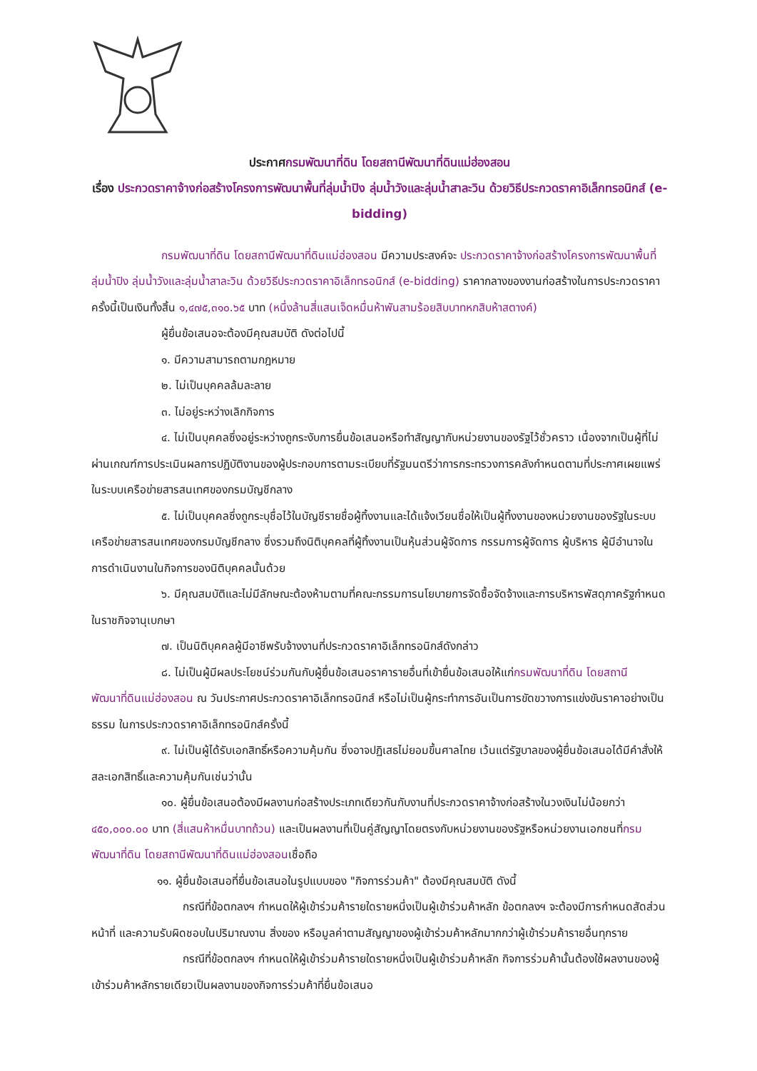ประกาศกรมพัฒนาที่ดิน โดยสถานีพัฒนาที่ดินแม่ฮ่องสอน
เรื่อง ประกวดราคาจ้างก่อสร้างโครงการพัฒนาพื้นที่ลุ่มน้ำปิง ลุ่มน้ำวังและลุ่มน้ำสาละวิน ด้วยวิธีประกวดราคาอิเล็กทรอนิกส์ (e-bidding)
กรมพัฒนาที่ดิน โดยสถานีพัฒนาที่ดินแม่ฮ่องสอน มีความประสงค์จะ ประกวดราคาจ้างก่อสร้างโครงการพัฒนาพื้นที่ลุ่มน้ำปิง ลุ่มน้ำวังและลุ่มน้ำสาละวิน ด้วยวิธีประกวดราคาอิเล็กทรอนิกส์ (e-bidding) ราคากลางของงานก่อสร้างในการประกวดราคาครั้งนี้เป็นเงินทั้งสิ้น ๑,๔๗๕,๓๑๐.๖๕ บาท (หนึ่งล้านสี่แสนเจ็ดหมื่นห้าพันสามร้อยสิบบาทหกสิบห้าสตางค์)
ผู้ยื่นข้อเสนอจะต้องมีคุณสมบัติ ดังต่อไปนี้
๑. มีความสามารถตามกฎหมาย
๒. ไม่เป็นบุคคลล้มละลาย
๓. ไม่อยู่ระหว่างเลิกกิจการ
๔. ไม่เป็นบุคคลซึ่งอยู่ระหว่างถูกระงับการยื่นข้อเสนอหรือทำสัญญากับหน่วยงานของรัฐไว้ชั่วคราว เนื่องจากเป็นผู้ที่ไม่ผ่านเกณฑ์การประเมินผลการปฏิบัติงานของผู้ประกอบการตามระเบียบที่รัฐมนตรีว่าการกระทรวงการคลังกำหนดตามที่ประกาศเผยแพร่ในระบบเครือข่ายสารสนเทศของกรมบัญชีกลาง
๕. ไม่เป็นบุคคลซึ่งถูกระบุชื่อไว้ในบัญชีรายชื่อผู้ทิ้งงานและได้แจ้งเวียนชื่อให้เป็นผู้ทิ้งงานของหน่วยงานของรัฐในระบบเครือข่ายสารสนเทศของกรมบัญชีกลาง ซึ่งรวมถึงนิติบุคคลที่ผู้ทิ้งงานเป็นหุ้นส่วนผู้จัดการ กรรมการผู้จัดการ ผู้บริหาร ผู้มีอำนาจในการดำเนินงานในกิจการของนิติบุคคลนั้นด้วย
๖. มีคุณสมบัติและไม่มีลักษณะต้องห้ามตามที่คณะกรรมการนโยบายการจัดซื้อจัดจ้างและการบริหารพัสดุภาครัฐกำหนดในราชกิจจานุเบกษา
๗. เป็นนิติบุคคลผู้มีอาชีพรับจ้างงานที่ประกวดราคาอิเล็กทรอนิกส์ดังกล่าว
๘. ไม่เป็นผู้มีผลประโยชน์ร่วมกันกับผู้ยื่นข้อเสนอราคารายอื่นที่เข้ายื่นข้อเสนอให้แก่กรมพัฒนาที่ดิน โดยสถานีพัฒนาที่ดินแม่ฮ่องสอน ณ วันประกาศประกวดราคาอิเล็กทรอนิกส์ หรือไม่เป็นผู้กระทำการอันเป็นการขัดขวางการแข่งขันราคาอย่างเป็นธรรม ในการประกวดราคาอิเล็กทรอนิกส์ครั้งนี้
๙. ไม่เป็นผู้ได้รับเอกสิทธิ์หรือความคุ้มกัน ซึ่งอาจปฏิเสธไม่ยอมขึ้นศาลไทย เว้นแต่รัฐบาลของผู้ยื่นข้อเสนอได้มีคำสั่งให้สละเอกสิทธิ์และความคุ้มกันเช่นว่านั้น
๑๐. ผู้ยื่นข้อเสนอต้องมีผลงานก่อสร้างประเภทเดียวกันกับงานที่ประกวดราคาจ้างก่อสร้างในวงเงินไม่น้อยกว่า ๔๕๐,๐๐๐.๐๐ บาท (สี่แสนห้าหมื่นบาทถ้วน) และเป็นผลงานที่เป็นคู่สัญญาโดยตรงกับหน่วยงานของรัฐหรือหน่วยงานเอกชนที่กรมพัฒนาที่ดิน โดยสถานีพัฒนาที่ดินแม่ฮ่องสอนเชื่อถือ
๑๑. ผู้ยื่นข้อเสนอที่ยื่นข้อเสนอในรูปแบบของ "กิจการร่วมค้า" ต้องมีคุณสมบัติ ดังนี้
กรณีที่ข้อตกลงฯ กำหนดให้ผู้เข้าร่วมค้ารายใดรายหนึ่งเป็นผู้เข้าร่วมค้าหลัก ข้อตกลงฯ จะต้องมีการกำหนดสัดส่วนหน้าที่ และความรับผิดชอบในปริมาณงาน สิ่งของ หรือมูลค่าตามสัญญาของผู้เข้าร่วมค้าหลักมากกว่าผู้เข้าร่วมค้ารายอื่นทุกราย
กรณีที่ข้อตกลงฯ กำหนดให้ผู้เข้าร่วมค้ารายใดรายหนึ่งเป็นผู้เข้าร่วมค้าหลัก กิจการร่วมค้านั้นต้องใช้ผลงานของผู้เข้าร่วมค้าหลักรายเดียวเป็นผลงานของกิจการร่วมค้าที่ยื่นข้อเสนอ